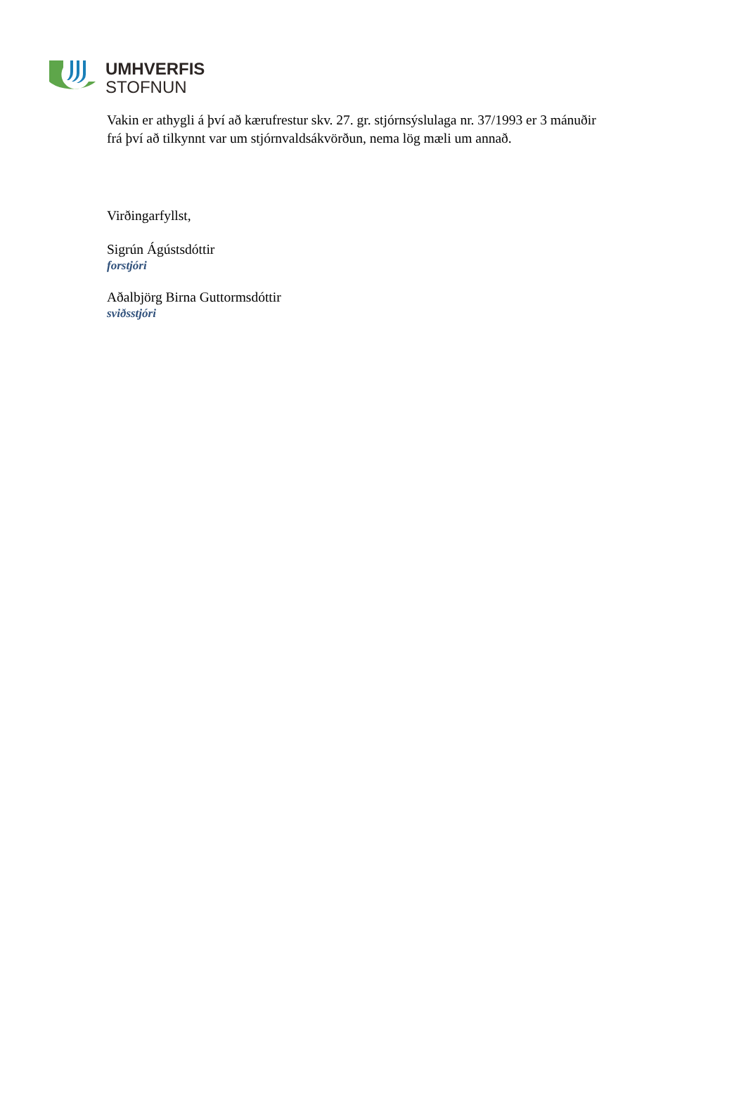UMHVERFIS
STOFNUN
Vakin er athygli á því að kærufrestur skv. 27. gr. stjórnsýslulaga nr. 37/1993 er 3 mánuðir
frá því að tilkynnt var um stjórnvaldsákvörðun, nema lög mæli um annað.
Virðingarfyllst,
Sigrún Ágústsdóttir
forstjóri
Aðalbjörg Birna Guttormsdóttir
sviðsstjóri